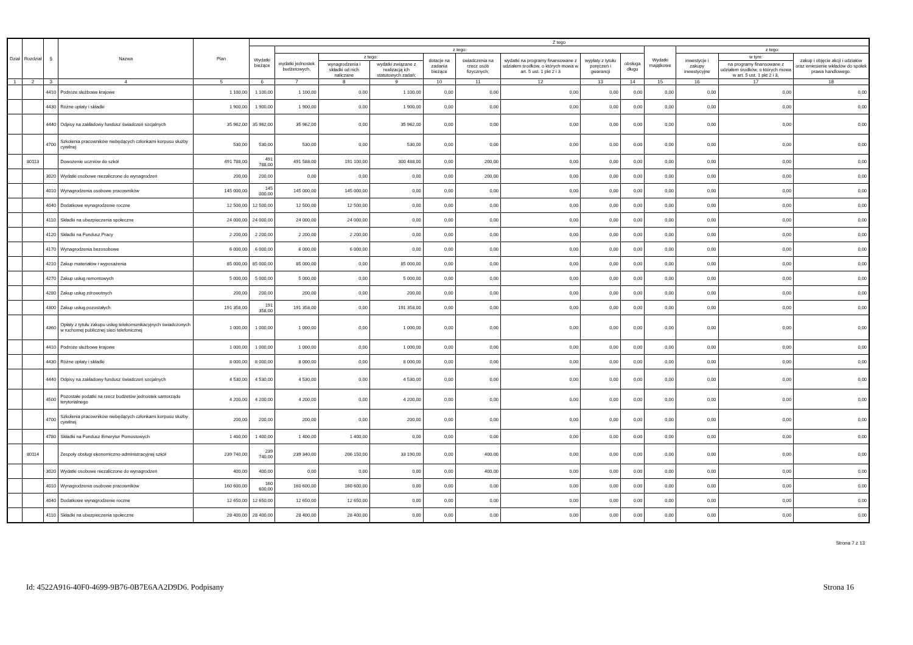| Dział | Rozdział | § | Nazwa | Plan | Z tego | | | | | | | | | | | | |
| --- | --- | --- | --- | --- | --- | --- | --- | --- | --- | --- | --- | --- | --- | --- | --- | --- | --- |
| | | | | | Wydatki bieżące | z tego: | | | | | | | | Wydatki majątkowe | z tego: | | |
| | | | | | | wydatki jednostek budżetowych, | z tego: | | dotacje na zadania bieżące | świadczenia na rzecz osób fizycznych; | wydatki na programy finansowane z udziałem środków, o których mowa w art. 5 ust. 1 pkt 2 i 3 | wypłaty z tytułu poręczeń i gwarancji | obsługa długu | | inwestycje i zakupy inwestycyjne | w tym: | zakup i objęcie akcji i udziałów oraz wniesienie wkładów do spółek prawa handlowego. |
| | | | | | | | wynagrodzenia i składki od nich naliczane | wydatki związane z realizacją ich statutowych zadań; | | | | | | | | na programy finansowane z udziałem środków, o których mowa w art. 5 ust. 1 pkt 2 i 3, | |
| 1 | 2 | 3 | 4 | 5 | 6 | 7 | 8 | 9 | 10 | 11 | 12 | 13 | 14 | 15 | 16 | 17 | 18 |
| | | 4410 | Podróże służbowe krajowe | 1 100,00 | 1 100,00 | 1 100,00 | 0,00 | 1 100,00 | 0,00 | 0,00 | 0,00 | 0,00 | 0,00 | 0,00 | 0,00 | 0,00 | 0,00 |
| | | 4430 | Różne opłaty i składki | 1 900,00 | 1 900,00 | 1 900,00 | 0,00 | 1 900,00 | 0,00 | 0,00 | 0,00 | 0,00 | 0,00 | 0,00 | 0,00 | 0,00 | 0,00 |
| | | 4440 | Odpisy na zakładowy fundusz świadczeń socjalnych | 35 962,00 | 35 962,00 | 35 962,00 | 0,00 | 35 962,00 | 0,00 | 0,00 | 0,00 | 0,00 | 0,00 | 0,00 | 0,00 | 0,00 | 0,00 |
| | | 4700 | Szkolenia pracowników niebędących członkami korpusu służby cywilnej | 530,00 | 530,00 | 530,00 | 0,00 | 530,00 | 0,00 | 0,00 | 0,00 | 0,00 | 0,00 | 0,00 | 0,00 | 0,00 | 0,00 |
| | 80113 | | Dowożenie uczniów do szkół | 491 788,00 | 491 788,00 | 491 588,00 | 191 100,00 | 300 488,00 | 0,00 | 200,00 | 0,00 | 0,00 | 0,00 | 0,00 | 0,00 | 0,00 | 0,00 |
| | | 3020 | Wydatki osobowe niezaliczone do wynagrodzeń | 200,00 | 200,00 | 0,00 | 0,00 | 0,00 | 0,00 | 200,00 | 0,00 | 0,00 | 0,00 | 0,00 | 0,00 | 0,00 | 0,00 |
| | | 4010 | Wynagrodzenia osobowe pracowników | 145 000,00 | 145 000,00 | 145 000,00 | 145 000,00 | 0,00 | 0,00 | 0,00 | 0,00 | 0,00 | 0,00 | 0,00 | 0,00 | 0,00 | 0,00 |
| | | 4040 | Dodatkowe wynagrodzenie roczne | 12 500,00 | 12 500,00 | 12 500,00 | 12 500,00 | 0,00 | 0,00 | 0,00 | 0,00 | 0,00 | 0,00 | 0,00 | 0,00 | 0,00 | 0,00 |
| | | 4110 | Składki na ubezpieczenia społeczne | 24 000,00 | 24 000,00 | 24 000,00 | 24 000,00 | 0,00 | 0,00 | 0,00 | 0,00 | 0,00 | 0,00 | 0,00 | 0,00 | 0,00 | 0,00 |
| | | 4120 | Składki na Fundusz Pracy | 2 200,00 | 2 200,00 | 2 200,00 | 2 200,00 | 0,00 | 0,00 | 0,00 | 0,00 | 0,00 | 0,00 | 0,00 | 0,00 | 0,00 | 0,00 |
| | | 4170 | Wynagrodzenia bezosobowe | 6 000,00 | 6 000,00 | 6 000,00 | 6 000,00 | 0,00 | 0,00 | 0,00 | 0,00 | 0,00 | 0,00 | 0,00 | 0,00 | 0,00 | 0,00 |
| | | 4210 | Zakup materiałów i wyposażenia | 85 000,00 | 85 000,00 | 85 000,00 | 0,00 | 85 000,00 | 0,00 | 0,00 | 0,00 | 0,00 | 0,00 | 0,00 | 0,00 | 0,00 | 0,00 |
| | | 4270 | Zakup usług remontowych | 5 000,00 | 5 000,00 | 5 000,00 | 0,00 | 5 000,00 | 0,00 | 0,00 | 0,00 | 0,00 | 0,00 | 0,00 | 0,00 | 0,00 | 0,00 |
| | | 4280 | Zakup usług zdrowotnych | 200,00 | 200,00 | 200,00 | 0,00 | 200,00 | 0,00 | 0,00 | 0,00 | 0,00 | 0,00 | 0,00 | 0,00 | 0,00 | 0,00 |
| | | 4300 | Zakup usług pozostałych | 191 358,00 | 191 358,00 | 191 358,00 | 0,00 | 191 358,00 | 0,00 | 0,00 | 0,00 | 0,00 | 0,00 | 0,00 | 0,00 | 0,00 | 0,00 |
| | | 4360 | Opłaty z tytułu zakupu usług telekomunikacyjnych świadczonych w ruchomej publicznej sieci telefonicznej | 1 000,00 | 1 000,00 | 1 000,00 | 0,00 | 1 000,00 | 0,00 | 0,00 | 0,00 | 0,00 | 0,00 | 0,00 | 0,00 | 0,00 | 0,00 |
| | | 4410 | Podróże służbowe krajowe | 1 000,00 | 1 000,00 | 1 000,00 | 0,00 | 1 000,00 | 0,00 | 0,00 | 0,00 | 0,00 | 0,00 | 0,00 | 0,00 | 0,00 | 0,00 |
| | | 4430 | Różne opłaty i składki | 8 000,00 | 8 000,00 | 8 000,00 | 0,00 | 8 000,00 | 0,00 | 0,00 | 0,00 | 0,00 | 0,00 | 0,00 | 0,00 | 0,00 | 0,00 |
| | | 4440 | Odpisy na zakładowy fundusz świadczeń socjalnych | 4 530,00 | 4 530,00 | 4 530,00 | 0,00 | 4 530,00 | 0,00 | 0,00 | 0,00 | 0,00 | 0,00 | 0,00 | 0,00 | 0,00 | 0,00 |
| | | 4500 | Pozostałe podatki na rzecz budżetów jednostek samorządu terytorialnego | 4 200,00 | 4 200,00 | 4 200,00 | 0,00 | 4 200,00 | 0,00 | 0,00 | 0,00 | 0,00 | 0,00 | 0,00 | 0,00 | 0,00 | 0,00 |
| | | 4700 | Szkolenia pracowników niebędących członkami korpusu służby cywilnej | 200,00 | 200,00 | 200,00 | 0,00 | 200,00 | 0,00 | 0,00 | 0,00 | 0,00 | 0,00 | 0,00 | 0,00 | 0,00 | 0,00 |
| | | 4780 | Składki na Fundusz Emerytur Pomostowych | 1 400,00 | 1 400,00 | 1 400,00 | 1 400,00 | 0,00 | 0,00 | 0,00 | 0,00 | 0,00 | 0,00 | 0,00 | 0,00 | 0,00 | 0,00 |
| | 80114 | | Zespoły obsługi ekonomiczno-administracyjnej szkół | 239 740,00 | 239 740,00 | 239 340,00 | 206 150,00 | 33 190,00 | 0,00 | 400,00 | 0,00 | 0,00 | 0,00 | 0,00 | 0,00 | 0,00 | 0,00 |
| | | 3020 | Wydatki osobowe niezaliczone do wynagrodzeń | 400,00 | 400,00 | 0,00 | 0,00 | 0,00 | 0,00 | 400,00 | 0,00 | 0,00 | 0,00 | 0,00 | 0,00 | 0,00 | 0,00 |
| | | 4010 | Wynagrodzenia osobowe pracowników | 160 600,00 | 160 600,00 | 160 600,00 | 160 600,00 | 0,00 | 0,00 | 0,00 | 0,00 | 0,00 | 0,00 | 0,00 | 0,00 | 0,00 | 0,00 |
| | | 4040 | Dodatkowe wynagrodzenie roczne | 12 650,00 | 12 650,00 | 12 650,00 | 12 650,00 | 0,00 | 0,00 | 0,00 | 0,00 | 0,00 | 0,00 | 0,00 | 0,00 | 0,00 | 0,00 |
| | | 4110 | Składki na ubezpieczenia społeczne | 28 400,00 | 28 400,00 | 28 400,00 | 28 400,00 | 0,00 | 0,00 | 0,00 | 0,00 | 0,00 | 0,00 | 0,00 | 0,00 | 0,00 | 0,00 |
Strona 7 z 13
Id: 4522A916-40F0-4699-9B76-0B7E6AA2D9D6. Podpisany Strona 16